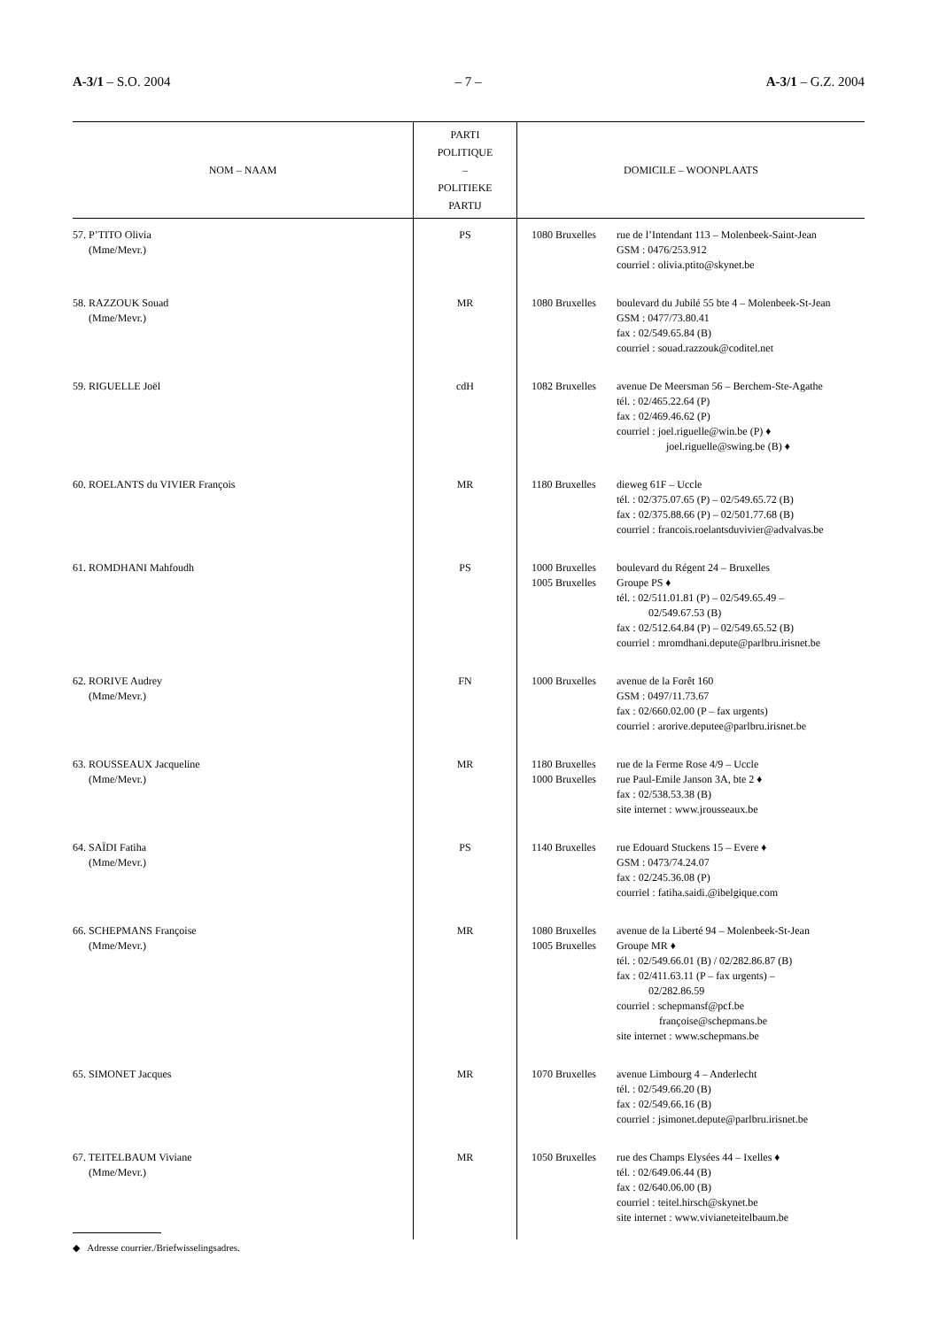A-3/1 – S.O. 2004 – 7 – A-3/1 – G.Z. 2004
| NOM – NAAM | PARTI POLITIQUE – POLITIEKE PARTIJ | DOMICILE – WOONPLAATS |
| --- | --- | --- |
| 57. P’TITO Olivia (Mme/Mevr.) | PS | 1080 Bruxelles rue de l’Intendant 113 – Molenbeek-Saint-Jean GSM : 0476/253.912 courriel : olivia.ptito@skynet.be |
| 58. RAZZOUK Souad (Mme/Mevr.) | MR | 1080 Bruxelles boulevard du Jubilé 55 bte 4 – Molenbeek-St-Jean GSM : 0477/73.80.41 fax : 02/549.65.84 (B) courriel : souad.razzouk@coditel.net |
| 59. RIGUELLE Joël | cdH | 1082 Bruxelles avenue De Meersman 56 – Berchem-Ste-Agathe tél. : 02/465.22.64 (P) fax : 02/469.46.62 (P) courriel : joel.riguelle@win.be (P) ♦ joel.riguelle@swing.be (B) ♦ |
| 60. ROELANTS du VIVIER François | MR | 1180 Bruxelles dieweg 61F – Uccle tél. : 02/375.07.65 (P) – 02/549.65.72 (B) fax : 02/375.88.66 (P) – 02/501.77.68 (B) courriel : francois.roelantsduvivier@advalvas.be |
| 61. ROMDHANI Mahfoudh | PS | 1000 Bruxelles 1005 Bruxelles boulevard du Régent 24 – Bruxelles Groupe PS ♦ tél. : 02/511.01.81 (P) – 02/549.65.49 – 02/549.67.53 (B) fax : 02/512.64.84 (P) – 02/549.65.52 (B) courriel : mromdhani.depute@parlbru.irisnet.be |
| 62. RORIVE Audrey (Mme/Mevr.) | FN | 1000 Bruxelles avenue de la Forêt 160 GSM : 0497/11.73.67 fax : 02/660.02.00 (P – fax urgents) courriel : arorive.deputee@parlbru.irisnet.be |
| 63. ROUSSEAUX Jacqueline (Mme/Mevr.) | MR | 1180 Bruxelles 1000 Bruxelles rue de la Ferme Rose 4/9 – Uccle rue Paul-Emile Janson 3A, bte 2 ♦ fax : 02/538.53.38 (B) site internet : www.jrousseaux.be |
| 64. SAÏDI Fatiha (Mme/Mevr.) | PS | 1140 Bruxelles rue Edouard Stuckens 15 – Evere ♦ GSM : 0473/74.24.07 fax : 02/245.36.08 (P) courriel : fatiha.saidi.@ibelgique.com |
| 66. SCHEPMANS Françoise (Mme/Mevr.) | MR | 1080 Bruxelles 1005 Bruxelles avenue de la Liberté 94 – Molenbeek-St-Jean Groupe MR ♦ tél. : 02/549.66.01 (B) / 02/282.86.87 (B) fax : 02/411.63.11 (P – fax urgents) – 02/282.86.59 courriel : schepmansf@pcf.be françoise@schepmans.be site internet : www.schepmans.be |
| 65. SIMONET Jacques | MR | 1070 Bruxelles avenue Limbourg 4 – Anderlecht tél. : 02/549.66.20 (B) fax : 02/549.66.16 (B) courriel : jsimonet.depute@parlbru.irisnet.be |
| 67. TEITELBAUM Viviane (Mme/Mevr.) | MR | 1050 Bruxelles rue des Champs Elysées 44 – Ixelles ♦ tél. : 02/649.06.44 (B) fax : 02/640.06.00 (B) courriel : teitel.hirsch@skynet.be site internet : www.vivianeteitelbaum.be |
◆ Adresse courrier./Briefwisselingsadres.